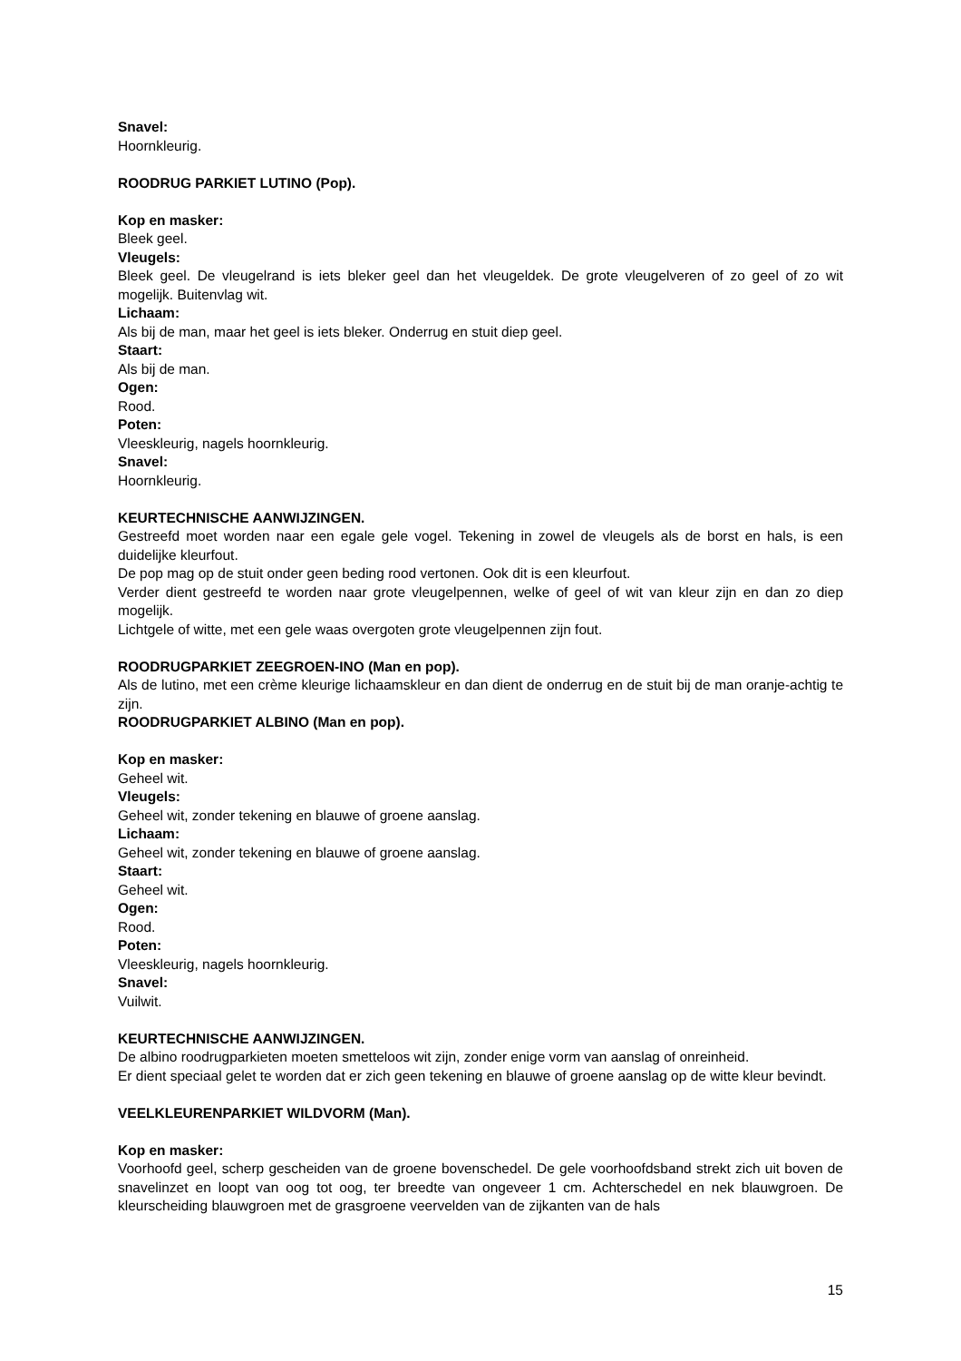Snavel:
Hoornkleurig.
ROODRUG PARKIET LUTINO (Pop).
Kop en masker:
Bleek geel.
Vleugels:
Bleek geel. De vleugelrand is iets bleker geel dan het vleugeldek. De grote vleugelveren of zo geel of zo wit mogelijk. Buitenvlag wit.
Lichaam:
Als bij de man, maar het geel is iets bleker. Onderrug en stuit diep geel.
Staart:
Als bij de man.
Ogen:
Rood.
Poten:
Vleeskleurig, nagels hoornkleurig.
Snavel:
Hoornkleurig.
KEURTECHNISCHE AANWIJZINGEN.
Gestreefd moet worden naar een egale gele vogel. Tekening in zowel de vleugels als de borst en hals, is een duidelijke kleurfout.
De pop mag op de stuit onder geen beding rood vertonen. Ook dit is een kleurfout.
Verder dient gestreefd te worden naar grote vleugelpennen, welke of geel of wit van kleur zijn en dan zo diep mogelijk.
Lichtgele of witte, met een gele waas overgoten grote vleugelpennen zijn fout.
ROODRUGPARKIET ZEEGROEN-INO (Man en pop).
Als de lutino, met een crème kleurige lichaamskleur en dan dient de onderrug en de stuit bij de man oranje-achtig te zijn.
ROODRUGPARKIET ALBINO (Man en pop).
Kop en masker:
Geheel wit.
Vleugels:
Geheel wit, zonder tekening en blauwe of groene aanslag.
Lichaam:
Geheel wit, zonder tekening en blauwe of groene aanslag.
Staart:
Geheel wit.
Ogen:
Rood.
Poten:
Vleeskleurig, nagels hoornkleurig.
Snavel:
Vuilwit.
KEURTECHNISCHE AANWIJZINGEN.
De albino roodrugparkieten moeten smetteloos wit zijn, zonder enige vorm van aanslag of onreinheid.
Er dient speciaal gelet te worden dat er zich geen tekening en blauwe of groene aanslag op de witte kleur bevindt.
VEELKLEURENPARKIET WILDVORM (Man).
Kop en masker:
Voorhoofd geel, scherp gescheiden van de groene bovenschedel. De gele voorhoofdsband strekt zich uit boven de snavelinzet en loopt van oog tot oog, ter breedte van ongeveer 1 cm. Achterschedel en nek blauwgroen. De kleurscheiding blauwgroen met de grasgroene veervelden van de zijkanten van de hals
15